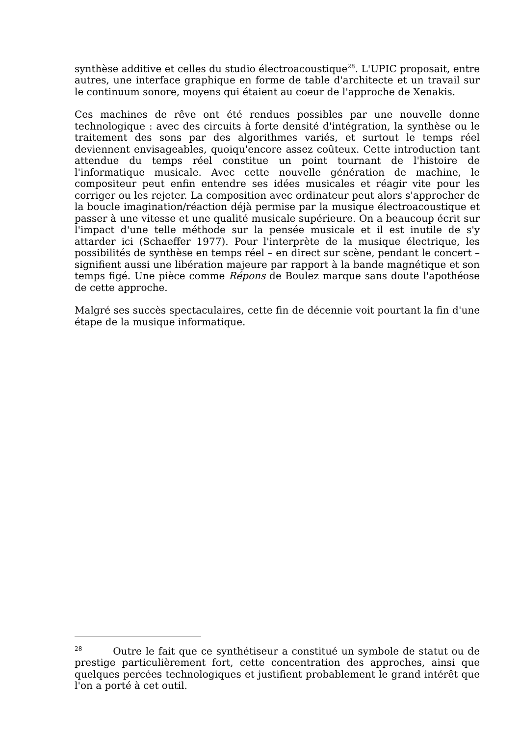synthèse additive et celles du studio électroacoustique<sup>28</sup>. L'UPIC proposait, entre autres, une interface graphique en forme de table d'architecte et un travail sur le continuum sonore, moyens qui étaient au coeur de l'approche de Xenakis.
Ces machines de rêve ont été rendues possibles par une nouvelle donne technologique : avec des circuits à forte densité d'intégration, la synthèse ou le traitement des sons par des algorithmes variés, et surtout le temps réel deviennent envisageables, quoiqu'encore assez coûteux. Cette introduction tant attendue du temps réel constitue un point tournant de l'histoire de l'informatique musicale. Avec cette nouvelle génération de machine, le compositeur peut enfin entendre ses idées musicales et réagir vite pour les corriger ou les rejeter. La composition avec ordinateur peut alors s'approcher de la boucle imagination/réaction déjà permise par la musique électroacoustique et passer à une vitesse et une qualité musicale supérieure. On a beaucoup écrit sur l'impact d'une telle méthode sur la pensée musicale et il est inutile de s'y attarder ici (Schaeffer 1977). Pour l'interprète de la musique électrique, les possibilités de synthèse en temps réel – en direct sur scène, pendant le concert – signifient aussi une libération majeure par rapport à la bande magnétique et son temps figé. Une pièce comme Répons de Boulez marque sans doute l'apothéose de cette approche.
Malgré ses succès spectaculaires, cette fin de décennie voit pourtant la fin d'une étape de la musique informatique.
<sup>28</sup> Outre le fait que ce synthétiseur a constitué un symbole de statut ou de prestige particulièrement fort, cette concentration des approches, ainsi que quelques percées technologiques et justifient probablement le grand intérêt que l'on a porté à cet outil.